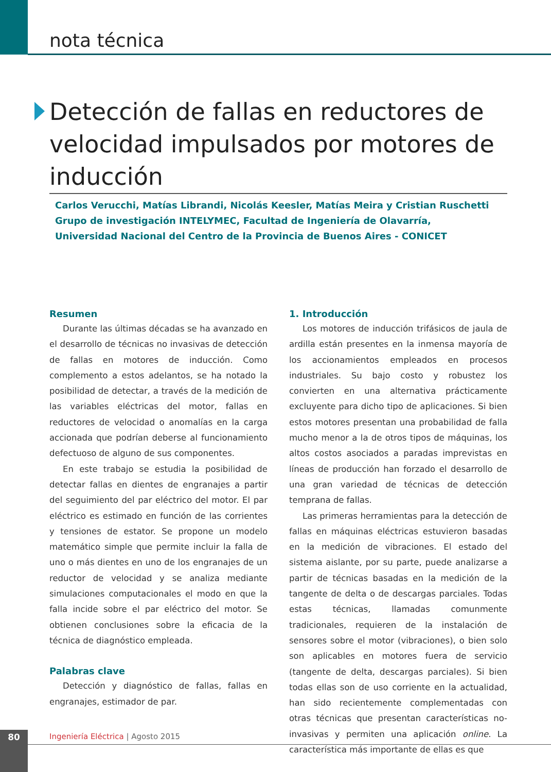nota técnica
Detección de fallas en reductores de velocidad impulsados por motores de inducción
Carlos Verucchi, Matías Librandi, Nicolás Keesler, Matías Meira y Cristian Ruschetti
Grupo de investigación INTELYMEC, Facultad de Ingeniería de Olavarría,
Universidad Nacional del Centro de la Provincia de Buenos Aires - CONICET
Resumen
Durante las últimas décadas se ha avanzado en el desarrollo de técnicas no invasivas de detección de fallas en motores de inducción. Como complemento a estos adelantos, se ha notado la posibilidad de detectar, a través de la medición de las variables eléctricas del motor, fallas en reductores de velocidad o anomalías en la carga accionada que podrían deberse al funcionamiento defectuoso de alguno de sus componentes.
En este trabajo se estudia la posibilidad de detectar fallas en dientes de engranajes a partir del seguimiento del par eléctrico del motor. El par eléctrico es estimado en función de las corrientes y tensiones de estator. Se propone un modelo matemático simple que permite incluir la falla de uno o más dientes en uno de los engranajes de un reductor de velocidad y se analiza mediante simulaciones computacionales el modo en que la falla incide sobre el par eléctrico del motor. Se obtienen conclusiones sobre la eficacia de la técnica de diagnóstico empleada.
Palabras clave
Detección y diagnóstico de fallas, fallas en engranajes, estimador de par.
1. Introducción
Los motores de inducción trifásicos de jaula de ardilla están presentes en la inmensa mayoría de los accionamientos empleados en procesos industriales. Su bajo costo y robustez los convierten en una alternativa prácticamente excluyente para dicho tipo de aplicaciones. Si bien estos motores presentan una probabilidad de falla mucho menor a la de otros tipos de máquinas, los altos costos asociados a paradas imprevistas en líneas de producción han forzado el desarrollo de una gran variedad de técnicas de detección temprana de fallas.
Las primeras herramientas para la detección de fallas en máquinas eléctricas estuvieron basadas en la medición de vibraciones. El estado del sistema aislante, por su parte, puede analizarse a partir de técnicas basadas en la medición de la tangente de delta o de descargas parciales. Todas estas técnicas, llamadas comunmente tradicionales, requieren de la instalación de sensores sobre el motor (vibraciones), o bien solo son aplicables en motores fuera de servicio (tangente de delta, descargas parciales). Si bien todas ellas son de uso corriente en la actualidad, han sido recientemente complementadas con otras técnicas que presentan características no-invasivas y permiten una aplicación online. La característica más importante de ellas es que
80
Ingeniería Eléctrica | Agosto 2015